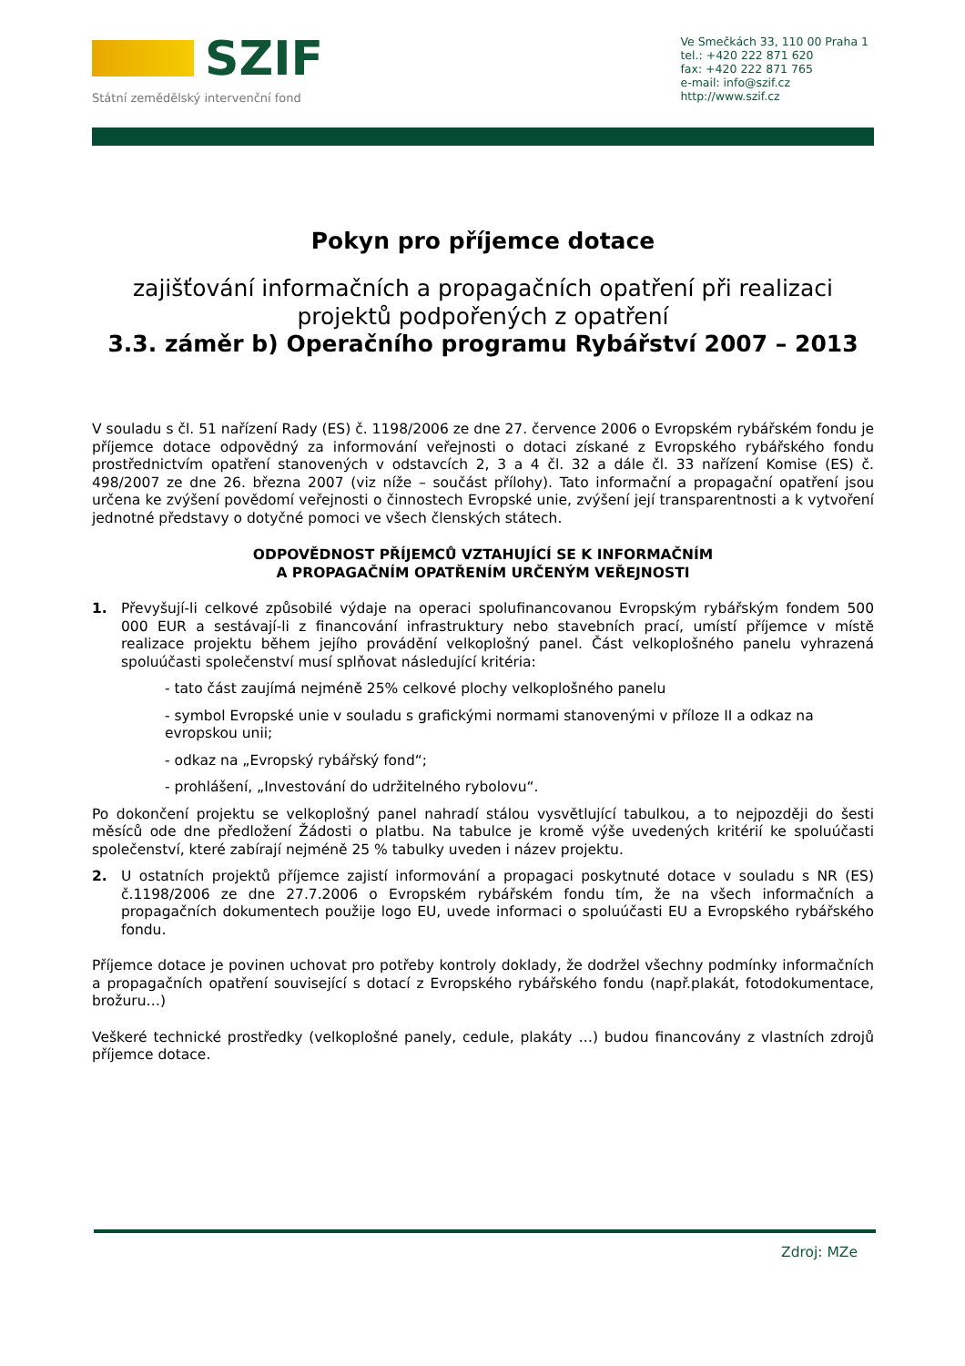SZIF
Státní zemědělský intervenční fond
Ve Smečkách 33, 110 00 Praha 1
tel.: +420 222 871 620
fax: +420 222 871 765
e-mail: info@szif.cz
http://www.szif.cz
Pokyn pro příjemce dotace
zajišťování informačních a propagačních opatření při realizaci projektů podpořených z opatření
3.3. záměr b) Operačního programu Rybářství 2007 – 2013
V souladu s čl. 51 nařízení Rady (ES) č. 1198/2006 ze dne 27. července 2006 o Evropském rybářském fondu je příjemce dotace odpovědný za informování veřejnosti o dotaci získané z Evropského rybářského fondu prostřednictvím opatření stanovených v odstavcích 2, 3 a 4 čl. 32 a dále čl. 33 nařízení Komise (ES) č. 498/2007 ze dne 26. března 2007 (viz níže – součást přílohy). Tato informační a propagační opatření jsou určena ke zvýšení povědomí veřejnosti o činnostech Evropské unie, zvýšení její transparentnosti a k vytvoření jednotné představy o dotyčné pomoci ve všech členských státech.
ODPOVĚDNOST PŘÍJEMCŮ VZTAHUJÍCÍ SE K INFORMAČNÍM
A PROPAGAČNÍM OPATŘENÍM URČENÝM VEŘEJNOSTI
1.
Převyšují-li celkové způsobilé výdaje na operaci spolufinancovanou Evropským rybářským fondem 500 000 EUR a sestávají-li z financování infrastruktury nebo stavebních prací, umístí příjemce v místě realizace projektu během jejího provádění velkoplošný panel. Část velkoplošného panelu vyhrazená spoluúčasti společenství musí splňovat následující kritéria:
- tato část zaujímá nejméně 25% celkové plochy velkoplošného panelu
- symbol Evropské unie v souladu s grafickými normami stanovenými v příloze II a odkaz na evropskou unii;
- odkaz na „Evropský rybářský fond“;
- prohlášení, „Investování do udržitelného rybolovu“.
Po dokončení projektu se velkoplošný panel nahradí stálou vysvětlující tabulkou, a to nejpozději do šesti měsíců ode dne předložení Žádosti o platbu. Na tabulce je kromě výše uvedených kritérií ke spoluúčasti společenství, které zabírají nejméně 25 % tabulky uveden i název projektu.
2.
U ostatních projektů příjemce zajistí informování a propagaci poskytnuté dotace v souladu s NR (ES) č.1198/2006 ze dne 27.7.2006 o Evropském rybářském fondu tím, že na všech informačních a propagačních dokumentech použije logo EU, uvede informaci o spoluúčasti EU a Evropského rybářského fondu.
Příjemce dotace je povinen uchovat pro potřeby kontroly doklady, že dodržel všechny podmínky informačních a propagačních opatření související s dotací z Evropského rybářského fondu (např.plakát, fotodokumentace, brožuru…)
Veškeré technické prostředky (velkoplošné panely, cedule, plakáty …) budou financovány z vlastních zdrojů příjemce dotace.
Zdroj: MZe